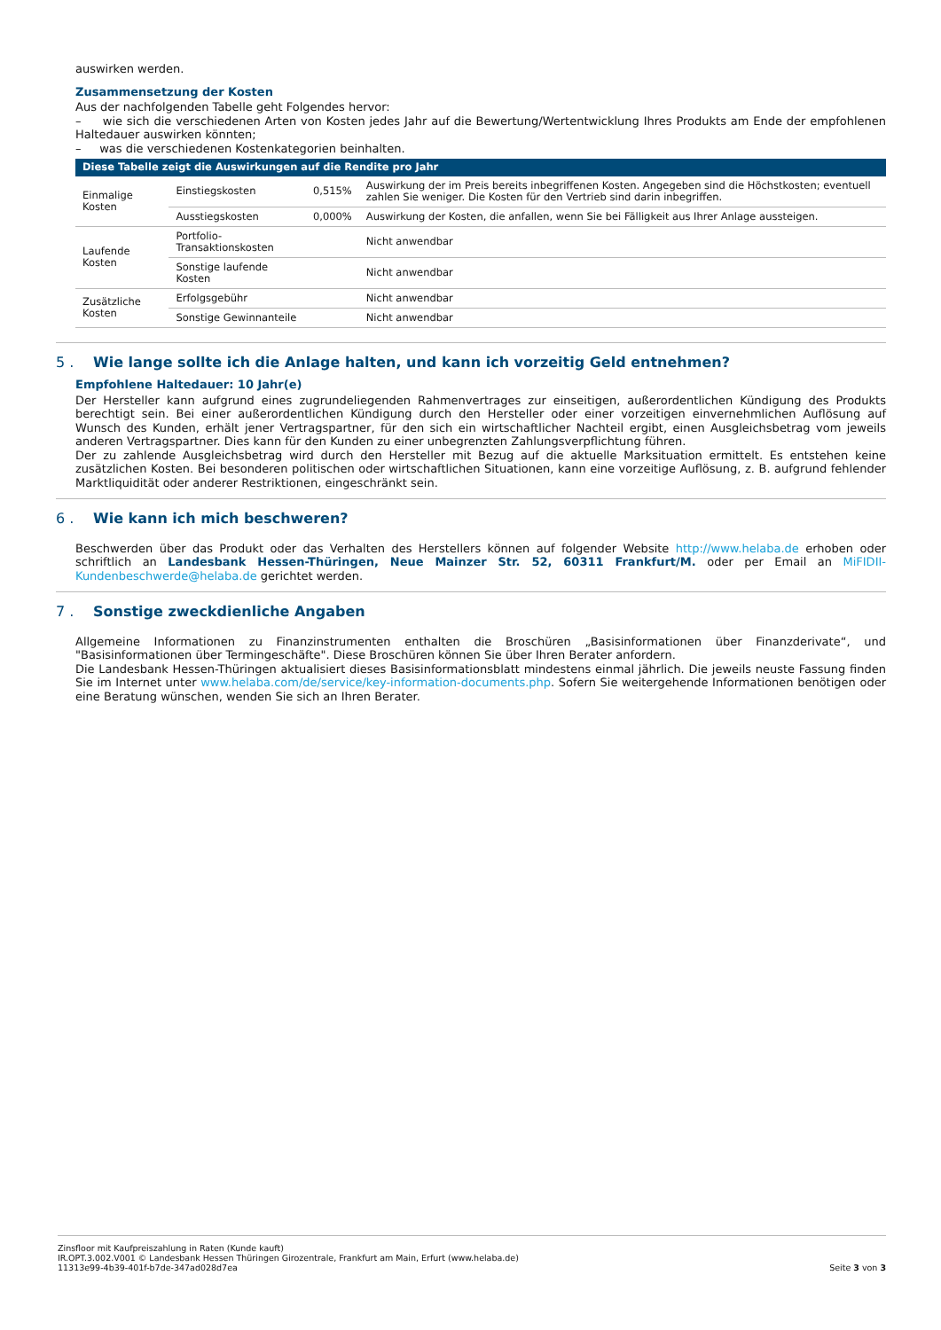auswirken werden.
Zusammensetzung der Kosten
Aus der nachfolgenden Tabelle geht Folgendes hervor:
– wie sich die verschiedenen Arten von Kosten jedes Jahr auf die Bewertung/Wertentwicklung Ihres Produkts am Ende der empfohlenen Haltedauer auswirken könnten;
– was die verschiedenen Kostenkategorien beinhalten.
| Diese Tabelle zeigt die Auswirkungen auf die Rendite pro Jahr | | | |
| --- | --- | --- | --- |
| Einmalige Kosten | Einstiegskosten | 0,515% | Auswirkung der im Preis bereits inbegriffenen Kosten. Angegeben sind die Höchstkosten; eventuell zahlen Sie weniger. Die Kosten für den Vertrieb sind darin inbegriffen. |
| | Ausstiegskosten | 0,000% | Auswirkung der Kosten, die anfallen, wenn Sie bei Fälligkeit aus Ihrer Anlage aussteigen. |
| Laufende Kosten | Portfolio-Transaktionskosten | | Nicht anwendbar |
| | Sonstige laufende Kosten | | Nicht anwendbar |
| Zusätzliche Kosten | Erfolgsgebühr | | Nicht anwendbar |
| | Sonstige Gewinnanteile | | Nicht anwendbar |
5 . Wie lange sollte ich die Anlage halten, und kann ich vorzeitig Geld entnehmen?
Empfohlene Haltedauer: 10 Jahr(e)
Der Hersteller kann aufgrund eines zugrundeliegenden Rahmenvertrages zur einseitigen, außerordentlichen Kündigung des Produkts berechtigt sein. Bei einer außerordentlichen Kündigung durch den Hersteller oder einer vorzeitigen einvernehmlichen Auflösung auf Wunsch des Kunden, erhält jener Vertragspartner, für den sich ein wirtschaftlicher Nachteil ergibt, einen Ausgleichsbetrag vom jeweils anderen Vertragspartner. Dies kann für den Kunden zu einer unbegrenzten Zahlungsverpflichtung führen.
Der zu zahlende Ausgleichsbetrag wird durch den Hersteller mit Bezug auf die aktuelle Marksituation ermittelt. Es entstehen keine zusätzlichen Kosten. Bei besonderen politischen oder wirtschaftlichen Situationen, kann eine vorzeitige Auflösung, z. B. aufgrund fehlender Marktliquidität oder anderer Restriktionen, eingeschränkt sein.
6 . Wie kann ich mich beschweren?
Beschwerden über das Produkt oder das Verhalten des Herstellers können auf folgender Website http://www.helaba.de erhoben oder schriftlich an Landesbank Hessen-Thüringen, Neue Mainzer Str. 52, 60311 Frankfurt/M. oder per Email an MiFIDII-Kundenbeschwerde@helaba.de gerichtet werden.
7 . Sonstige zweckdienliche Angaben
Allgemeine Informationen zu Finanzinstrumenten enthalten die Broschüren „Basisinformationen über Finanzderivate“, und "Basisinformationen über Termingeschäfte". Diese Broschüren können Sie über Ihren Berater anfordern.
Die Landesbank Hessen-Thüringen aktualisiert dieses Basisinformationsblatt mindestens einmal jährlich. Die jeweils neuste Fassung finden Sie im Internet unter www.helaba.com/de/service/key-information-documents.php. Sofern Sie weitergehende Informationen benötigen oder eine Beratung wünschen, wenden Sie sich an Ihren Berater.
Zinsfloor mit Kaufpreiszahlung in Raten (Kunde kauft)
IR.OPT.3.002.V001 © Landesbank Hessen Thüringen Girozentrale, Frankfurt am Main, Erfurt (www.helaba.de)
11313e99-4b39-401f-b7de-347ad028d7ea Seite 3 von 3